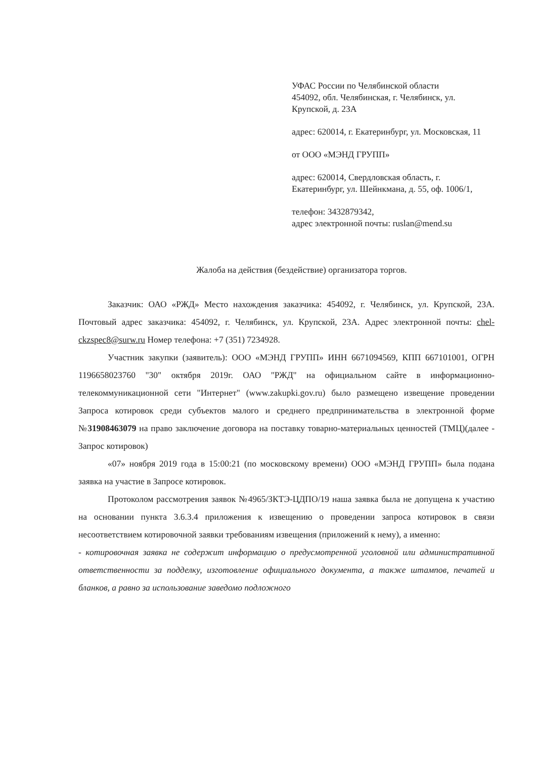УФАС России по Челябинской области
454092, обл. Челябинская, г. Челябинск, ул. Крупской, д. 23А
адрес: 620014, г. Екатеринбург, ул. Московская, 11
от ООО «МЭНД ГРУПП»
адрес: 620014, Свердловская область, г. Екатеринбург, ул. Шейнкмана, д. 55, оф. 1006/1,
телефон: 3432879342,
адрес электронной почты: ruslan@mend.su
Жалоба на действия (бездействие) организатора торгов.
Заказчик: ОАО «РЖД» Место нахождения заказчика: 454092, г. Челябинск, ул. Крупской, 23А. Почтовый адрес заказчика: 454092, г. Челябинск, ул. Крупской, 23А. Адрес электронной почты: chel-ckzspec8@surw.ru Номер телефона: +7 (351) 7234928.
Участник закупки (заявитель): ООО «МЭНД ГРУПП» ИНН 6671094569, КПП 667101001, ОГРН 1196658023760 "30" октября 2019г. ОАО "РЖД" на официальном сайте в информационно-телекоммуникационной сети "Интернет" (www.zakupki.gov.ru) было размещено извещение проведении Запроса котировок среди субъектов малого и среднего предпринимательства в электронной форме №31908463079 на право заключение договора на поставку товарно-материальных ценностей (ТМЦ)(далее - Запрос котировок)
«07» ноября 2019 года в 15:00:21 (по московскому времени) ООО «МЭНД ГРУПП» была подана заявка на участие в Запросе котировок.
Протоколом рассмотрения заявок №4965/ЗКТЭ-ЦДПО/19 наша заявка была не допущена к участию на основании пункта 3.6.3.4 приложения к извещению о проведении запроса котировок в связи несоответствием котировочной заявки требованиям извещения (приложений к нему), а именно:
- котировочная заявка не содержит информацию о предусмотренной уголовной или административной ответственности за подделку, изготовление официального документа, а также штампов, печатей и бланков, а равно за использование заведомо подложного